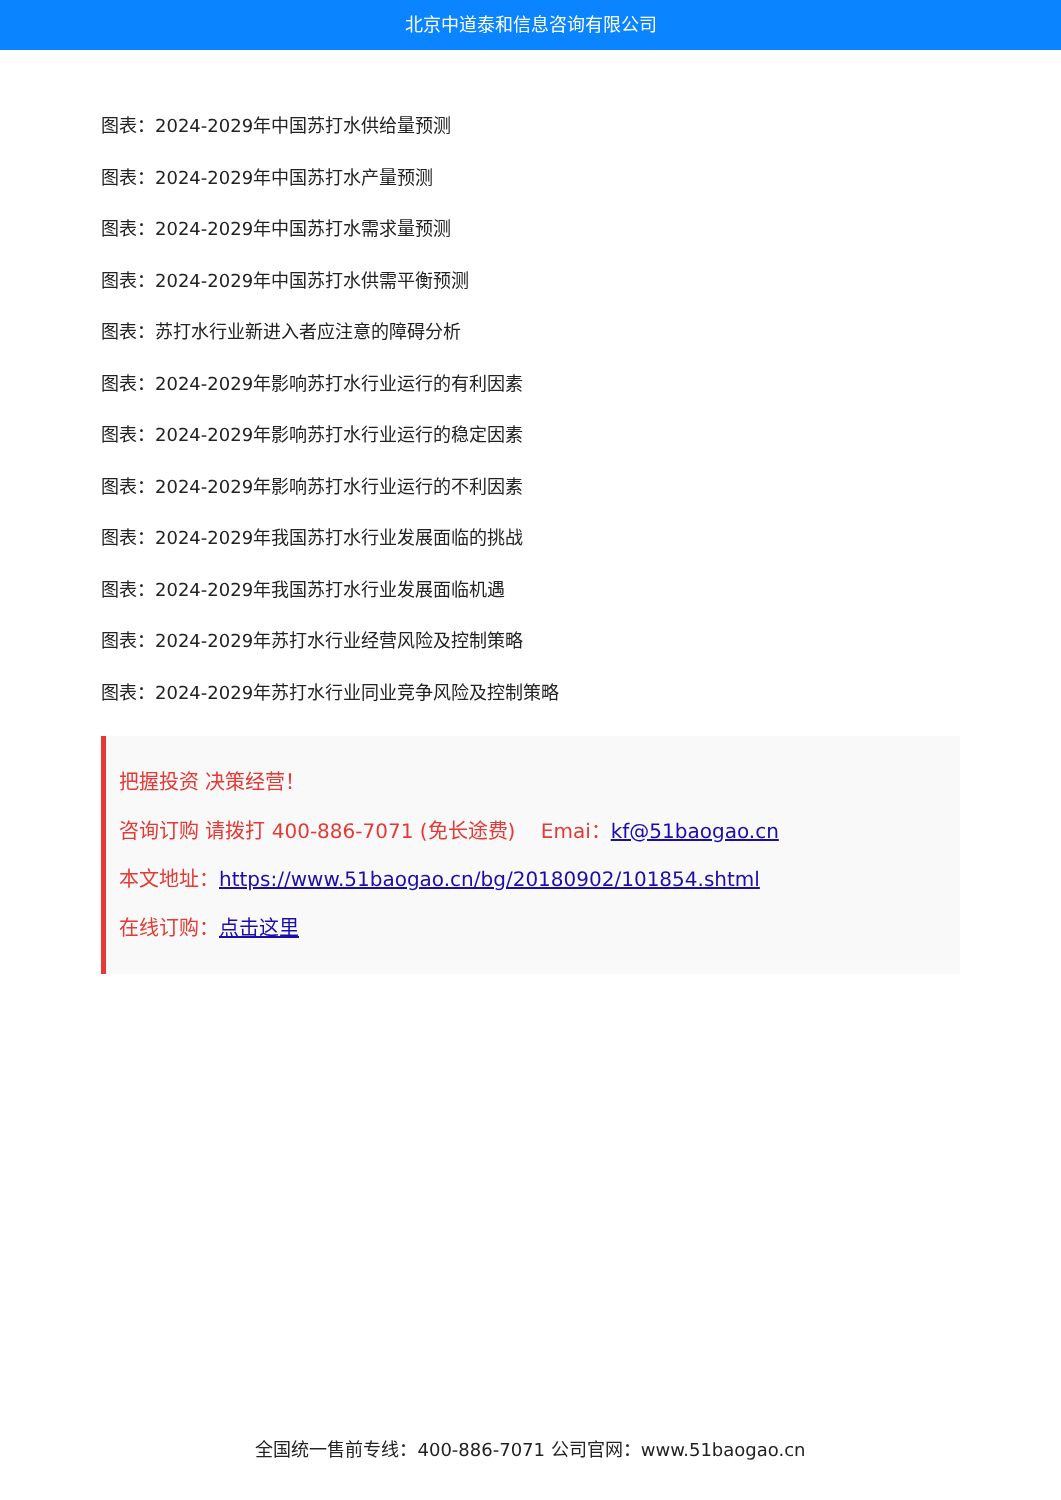北京中道泰和信息咨询有限公司
图表：2024-2029年中国苏打水供给量预测
图表：2024-2029年中国苏打水产量预测
图表：2024-2029年中国苏打水需求量预测
图表：2024-2029年中国苏打水供需平衡预测
图表：苏打水行业新进入者应注意的障碍分析
图表：2024-2029年影响苏打水行业运行的有利因素
图表：2024-2029年影响苏打水行业运行的稳定因素
图表：2024-2029年影响苏打水行业运行的不利因素
图表：2024-2029年我国苏打水行业发展面临的挑战
图表：2024-2029年我国苏打水行业发展面临机遇
图表：2024-2029年苏打水行业经营风险及控制策略
图表：2024-2029年苏打水行业同业竞争风险及控制策略
把握投资 决策经营！
咨询订购 请拨打 400-886-7071 (免长途费) Emai：kf@51baogao.cn
本文地址：https://www.51baogao.cn/bg/20180902/101854.shtml
在线订购：点击这里
全国统一售前专线：400-886-7071 公司官网：www.51baogao.cn